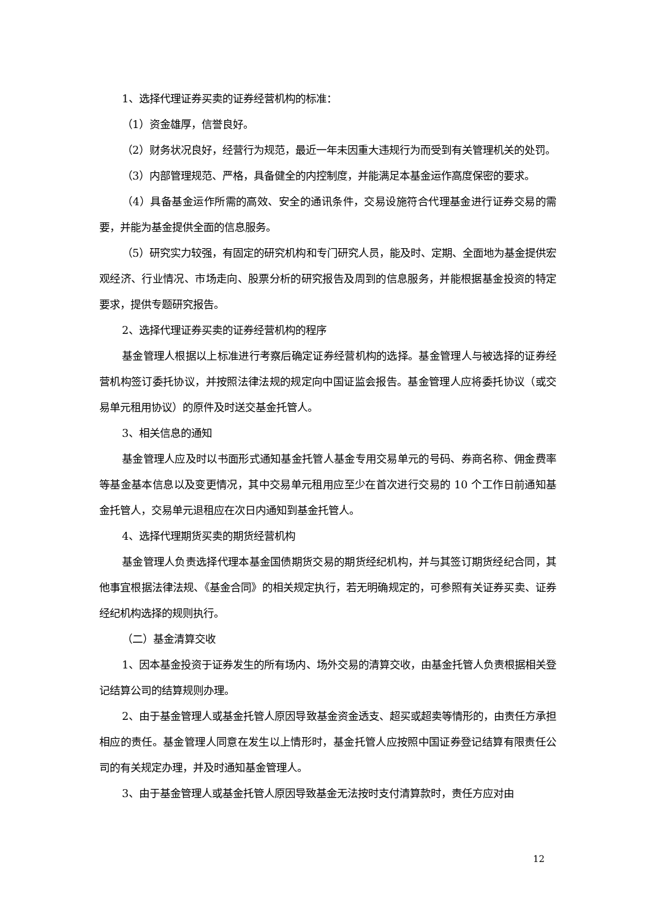1、选择代理证券买卖的证券经营机构的标准：
（1）资金雄厚，信誉良好。
（2）财务状况良好，经营行为规范，最近一年未因重大违规行为而受到有关管理机关的处罚。
（3）内部管理规范、严格，具备健全的内控制度，并能满足本基金运作高度保密的要求。
（4）具备基金运作所需的高效、安全的通讯条件，交易设施符合代理基金进行证券交易的需要，并能为基金提供全面的信息服务。
（5）研究实力较强，有固定的研究机构和专门研究人员，能及时、定期、全面地为基金提供宏观经济、行业情况、市场走向、股票分析的研究报告及周到的信息服务，并能根据基金投资的特定要求，提供专题研究报告。
2、选择代理证券买卖的证券经营机构的程序
基金管理人根据以上标准进行考察后确定证券经营机构的选择。基金管理人与被选择的证券经营机构签订委托协议，并按照法律法规的规定向中国证监会报告。基金管理人应将委托协议（或交易单元租用协议）的原件及时送交基金托管人。
3、相关信息的通知
基金管理人应及时以书面形式通知基金托管人基金专用交易单元的号码、券商名称、佣金费率等基金基本信息以及变更情况，其中交易单元租用应至少在首次进行交易的 10 个工作日前通知基金托管人，交易单元退租应在次日内通知到基金托管人。
4、选择代理期货买卖的期货经营机构
基金管理人负责选择代理本基金国债期货交易的期货经纪机构，并与其签订期货经纪合同，其他事宜根据法律法规、《基金合同》的相关规定执行，若无明确规定的，可参照有关证券买卖、证券经纪机构选择的规则执行。
（二）基金清算交收
1、因本基金投资于证券发生的所有场内、场外交易的清算交收，由基金托管人负责根据相关登记结算公司的结算规则办理。
2、由于基金管理人或基金托管人原因导致基金资金透支、超买或超卖等情形的，由责任方承担相应的责任。基金管理人同意在发生以上情形时，基金托管人应按照中国证券登记结算有限责任公司的有关规定办理，并及时通知基金管理人。
3、由于基金管理人或基金托管人原因导致基金无法按时支付清算款时，责任方应对由
12